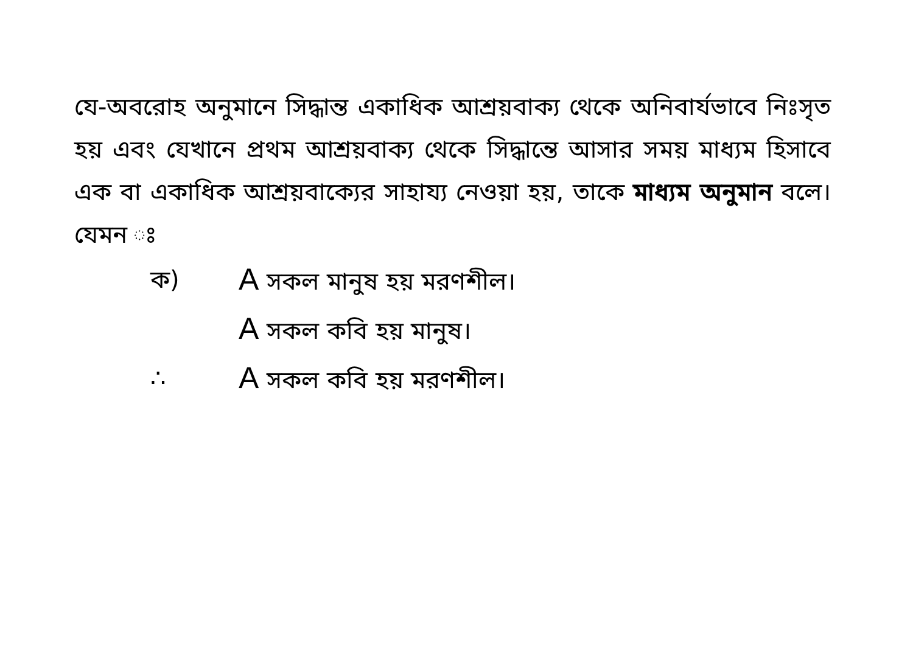যে-অবরোহ অনুমানে সিদ্ধান্ত একাধিক আশ্রয়বাক্য থেকে অনিবার্যভাবে নিঃসৃত হয় এবং যেখানে প্রথম আশ্রয়বাক্য থেকে সিদ্ধান্তে আসার সময় মাধ্যম হিসাবে এক বা একাধিক আশ্রয়বাক্যের সাহায্য নেওয়া হয়, তাকে মাধ্যম অনুমান বলে। যেমন ঃ
ক) A সকল মানুষ হয় মরণশীল।
A সকল কবি হয় মানুষ।
∴ A সকল কবি হয় মরণশীল।